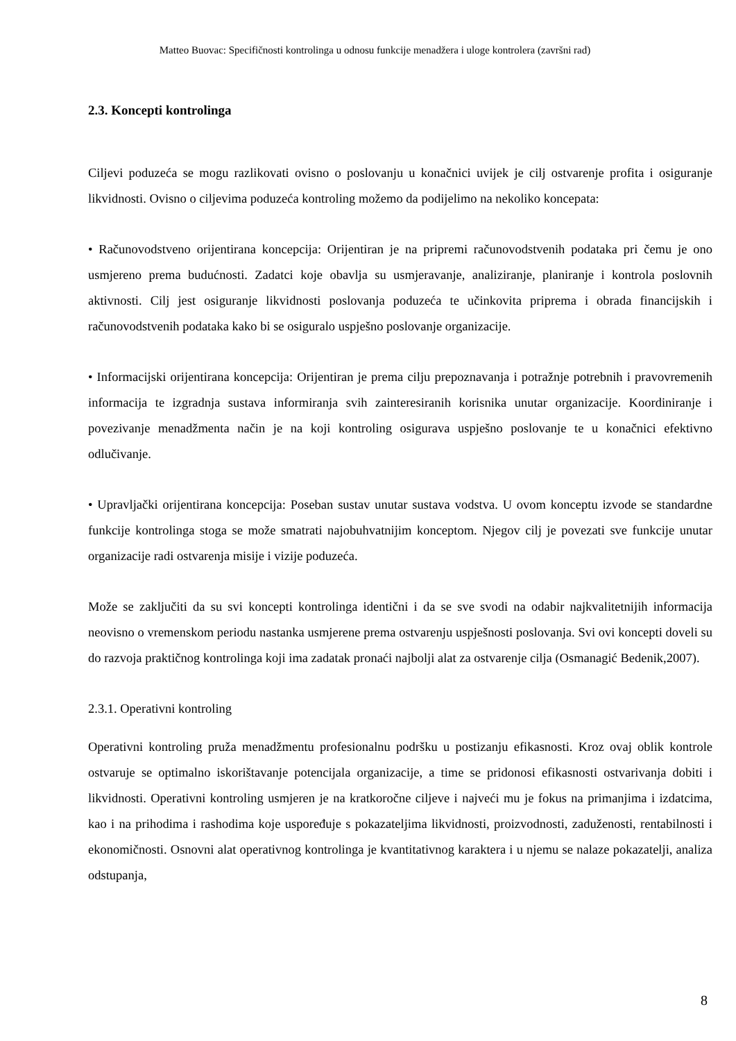Matteo Buovac: Specifičnosti kontrolinga u odnosu funkcije menadžera i uloge kontrolera (završni rad)
2.3. Koncepti kontrolinga
Ciljevi poduzeća se mogu razlikovati ovisno o poslovanju u konačnici uvijek je cilj ostvarenje profita i osiguranje likvidnosti. Ovisno o ciljevima poduzeća kontroling možemo da podijelimo na nekoliko koncepata:
• Računovodstveno orijentirana koncepcija: Orijentiran je na pripremi računovodstvenih podataka pri čemu je ono usmjereno prema budućnosti. Zadatci koje obavlja su usmjeravanje, analiziranje, planiranje i kontrola poslovnih aktivnosti. Cilj jest osiguranje likvidnosti poslovanja poduzeća te učinkovita priprema i obrada financijskih i računovodstvenih podataka kako bi se osiguralo uspješno poslovanje organizacije.
• Informacijski orijentirana koncepcija: Orijentiran je prema cilju prepoznavanja i potražnje potrebnih i pravovremenih informacija te izgradnja sustava informiranja svih zainteresiranih korisnika unutar organizacije. Koordiniranje i povezivanje menadžmenta način je na koji kontroling osigurava uspješno poslovanje te u konačnici efektivno odlučivanje.
• Upravljački orijentirana koncepcija: Poseban sustav unutar sustava vodstva. U ovom konceptu izvode se standardne funkcije kontrolinga stoga se može smatrati najobuhvatnijim konceptom. Njegov cilj je povezati sve funkcije unutar organizacije radi ostvarenja misije i vizije poduzeća.
Može se zaključiti da su svi koncepti kontrolinga identični i da se sve svodi na odabir najkvalitetnijih informacija neovisno o vremenskom periodu nastanka usmjerene prema ostvarenju uspješnosti poslovanja. Svi ovi koncepti doveli su do razvoja praktičnog kontrolinga koji ima zadatak pronaći najbolji alat za ostvarenje cilja (Osmanagić Bedenik,2007).
2.3.1. Operativni kontroling
Operativni kontroling pruža menadžmentu profesionalnu podršku u postizanju efikasnosti. Kroz ovaj oblik kontrole ostvaruje se optimalno iskorištavanje potencijala organizacije, a time se pridonosi efikasnosti ostvarivanja dobiti i likvidnosti. Operativni kontroling usmjeren je na kratkoročne ciljeve i najveći mu je fokus na primanjima i izdatcima, kao i na prihodima i rashodima koje uspoređuje s pokazateljima likvidnosti, proizvodnosti, zaduženosti, rentabilnosti i ekonomičnosti. Osnovni alat operativnog kontrolinga je kvantitativnog karaktera i u njemu se nalaze pokazatelji, analiza odstupanja,
8